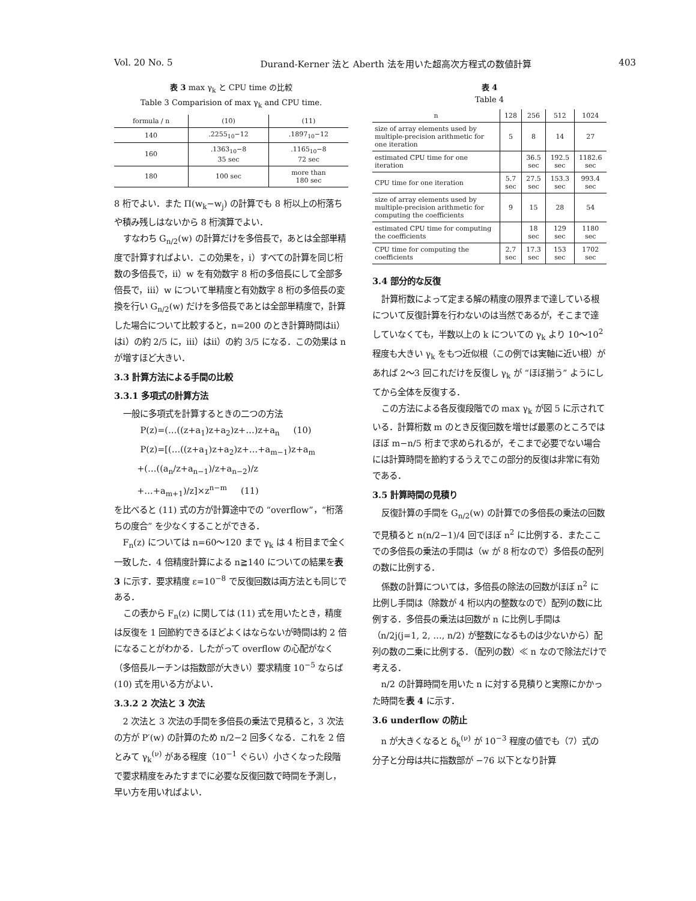Vol. 20 No. 5 Durand-Kerner 法と Aberth 法を用いた超高次方程式の数値計算 403
表 3 max γ<sub>k</sub> と CPU time の比較
Table 3 Comparision of max γ<sub>k</sub> and CPU time.
| formula / n | (10) | (11) |
| --- | --- | --- |
| 140 | .2255<sub>10</sub>−12 | .1897<sub>10</sub>−12 |
| 160 | .1363<sub>10</sub>−8 35 sec | .1165<sub>10</sub>−8 72 sec |
| 180 | 100 sec | more than 180 sec |
8 桁でよい．また Π(w<sub>k</sub>−w<sub>j</sub>) の計算でも 8 桁以上の桁落ちや積み残しはないから 8 桁演算でよい．
すなわち G<sub>n/2</sub>(w) の計算だけを多倍長で，あとは全部単精度で計算すればよい．この効果を，ⅰ）すべての計算を同じ桁数の多倍長で，ⅱ）w を有効数字 8 桁の多倍長にして全部多倍長で，ⅲ）w について単精度と有効数字 8 桁の多倍長の変換を行い G<sub>n/2</sub>(w) だけを多倍長であとは全部単精度で，計算した場合について比較すると，n=200 のとき計算時間はⅱ）はⅰ）の約 2/5 に，ⅲ）はⅱ）の約 3/5 になる．この効果は n が増すほど大きい．
3.3 計算方法による手間の比較
3.3.1 多項式の計算方法
一般に多項式を計算するときの二つの方法
P(z)=(…((z+a<sub>1</sub>)z+a<sub>2</sub>)z+…)z+a<sub>n</sub> (10)
P(z)=[(…((z+a<sub>1</sub>)z+a<sub>2</sub>)z+…+a<sub>m−1</sub>)z+a<sub>m</sub>
+(…((a<sub>n</sub>/z+a<sub>n−1</sub>)/z+a<sub>n−2</sub>)/z
+…+a<sub>m+1</sub>)/z]×z<sup>n−m</sup> (11)
を比べると (11) 式の方が計算途中での “overflow”，“桁落ちの度合” を少なくすることができる．
F<sub>n</sub>(z) については n=60〜120 まで γ<sub>k</sub> は 4 桁目まで全く一致した．4 倍精度計算による n≧140 についての結果を表 3 に示す．要求精度 ε=10<sup>−8</sup> で反復回数は両方法とも同じである．
この表から F<sub>n</sub>(z) に関しては (11) 式を用いたとき，精度は反復を 1 回節約できるほどよくはならないが時間は約 2 倍になることがわかる．したがって overflow の心配がなく（多倍長ルーチンは指数部が大きい）要求精度 10<sup>−5</sup> ならば (10) 式を用いる方がよい．
3.3.2 2 次法と 3 次法
2 次法と 3 次法の手間を多倍長の乗法で見積ると，3 次法の方が P′(w) の計算のため n/2−2 回多くなる．これを 2 倍とみて γ<sub>k</sub><sup>(ν)</sup> がある程度（10<sup>−1</sup> ぐらい）小さくなった段階で要求精度をみたすまでに必要な反復回数で時間を予測し，早い方を用いればよい．
表 4
Table 4
| n | 128 | 256 | 512 | 1024 |
| --- | --- | --- | --- | --- |
| size of array elements used by multiple-precision arithmetic for one iteration | 5 | 8 | 14 | 27 |
| estimated CPU time for one iteration | | 36.5 sec | 192.5 sec | 1182.6 sec |
| CPU time for one iteration | 5.7 sec | 27.5 sec | 153.3 sec | 993.4 sec |
| size of array elements used by multiple-precision arithmetic for computing the coefficients | 9 | 15 | 28 | 54 |
| estimated CPU time for computing the coefficients | | 18 sec | 129 sec | 1180 sec |
| CPU time for computing the coefficients | 2.7 sec | 17.3 sec | 153 sec | 1702 sec |
3.4 部分的な反復
計算桁数によって定まる解の精度の限界まで達している根について反復計算を行わないのは当然であるが，そこまで達していなくても，半数以上の k についての γ<sub>k</sub> より 10〜10<sup>2</sup> 程度も大きい γ<sub>k</sub> をもつ近似根（この例では実軸に近い根）があれば 2〜3 回これだけを反復し γ<sub>k</sub> が “ほぼ揃う” ようにしてから全体を反復する．
この方法による各反復段階での max γ<sub>k</sub> が図 5 に示されている．計算桁数 m のとき反復回数を増せば最悪のところではほぼ m−n/5 桁まで求められるが，そこまで必要でない場合には計算時間を節約するうえでこの部分的反復は非常に有効である．
3.5 計算時間の見積り
反復計算の手間を G<sub>n/2</sub>(w) の計算での多倍長の乗法の回数で見積ると n(n/2−1)/4 回でほぼ n<sup>2</sup> に比例する．またここでの多倍長の乗法の手間は（w が 8 桁なので）多倍長の配列の数に比例する．
係数の計算については，多倍長の除法の回数がほぼ n<sup>2</sup> に比例し手間は（除数が 4 桁以内の整数なので）配列の数に比例する．多倍長の乗法は回数が n に比例し手間は（n/2j(j=1, 2, …, n/2) が整数になるものは少ないから）配列の数の二乗に比例する．（配列の数）≪ n なので除法だけで考える．
n/2 の計算時間を用いた n に対する見積りと実際にかかった時間を表 4 に示す．
3.6 underflow の防止
n が大きくなると δ<sub>k</sub><sup>(ν)</sup> が 10<sup>−3</sup> 程度の値でも（7）式の分子と分母は共に指数部が −76 以下となり計算